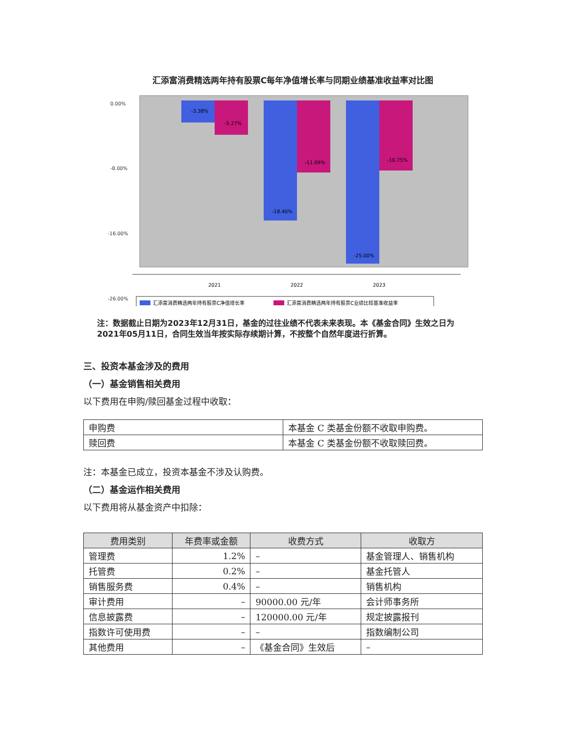汇添富消费精选两年持有股票C每年净值增长率与同期业绩基准收益率对比图
0.00%
-8.00%
-16.00%
-26.00%
-3.38%
-5.27%
-18.40%
-11.09%
-25.00%
-10.75%
2021
2022
2023
汇添富消费精选两年持有股票C净值增长率
汇添富消费精选两年持有股票C业绩比较基准收益率
注：数据截止日期为2023年12月31日，基金的过往业绩不代表未来表现。本《基金合同》生效之日为2021年05月11日，合同生效当年按实际存续期计算，不按整个自然年度进行折算。
三、投资本基金涉及的费用
（一）基金销售相关费用
以下费用在申购/赎回基金过程中收取：
| 申购费 | 本基金 C 类基金份额不收取申购费。 |
| 赎回费 | 本基金 C 类基金份额不收取赎回费。 |
注：本基金已成立，投资本基金不涉及认购费。
（二）基金运作相关费用
以下费用将从基金资产中扣除：
| 费用类别 | 年费率或金额 | 收费方式 | 收取方 |
| --- | --- | --- | --- |
| 管理费 | 1.2% | – | 基金管理人、销售机构 |
| 托管费 | 0.2% | – | 基金托管人 |
| 销售服务费 | 0.4% | – | 销售机构 |
| 审计费用 | – | 90000.00 元/年 | 会计师事务所 |
| 信息披露费 | – | 120000.00 元/年 | 规定披露报刊 |
| 指数许可使用费 | – | – | 指数编制公司 |
| 其他费用 | – | 《基金合同》生效后 | – |